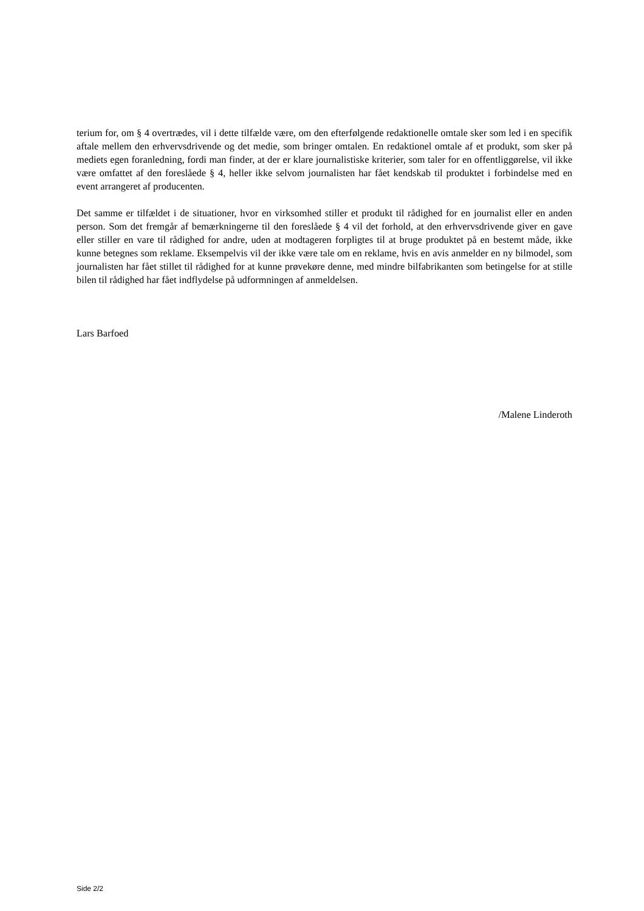terium for, om § 4 overtrædes, vil i dette tilfælde være, om den efterfølgende redaktionelle omtale sker som led i en specifik aftale mellem den erhvervsdrivende og det medie, som bringer omtalen. En redaktionel omtale af et produkt, som sker på mediets egen foranledning, fordi man finder, at der er klare journalistiske kriterier, som taler for en offentliggørelse, vil ikke være omfattet af den foreslåede § 4, heller ikke selvom journalisten har fået kendskab til produktet i forbindelse med en event arrangeret af producenten.
Det samme er tilfældet i de situationer, hvor en virksomhed stiller et produkt til rådighed for en journalist eller en anden person. Som det fremgår af bemærkningerne til den foreslåede § 4 vil det forhold, at den erhvervsdrivende giver en gave eller stiller en vare til rådighed for andre, uden at modtageren forpligtes til at bruge produktet på en bestemt måde, ikke kunne betegnes som reklame. Eksempelvis vil der ikke være tale om en reklame, hvis en avis anmelder en ny bilmodel, som journalisten har fået stillet til rådighed for at kunne prøvekøre denne, med mindre bilfabrikanten som betingelse for at stille bilen til rådighed har fået indflydelse på udformningen af anmeldelsen.
Lars Barfoed
/Malene Linderoth
Side 2/2